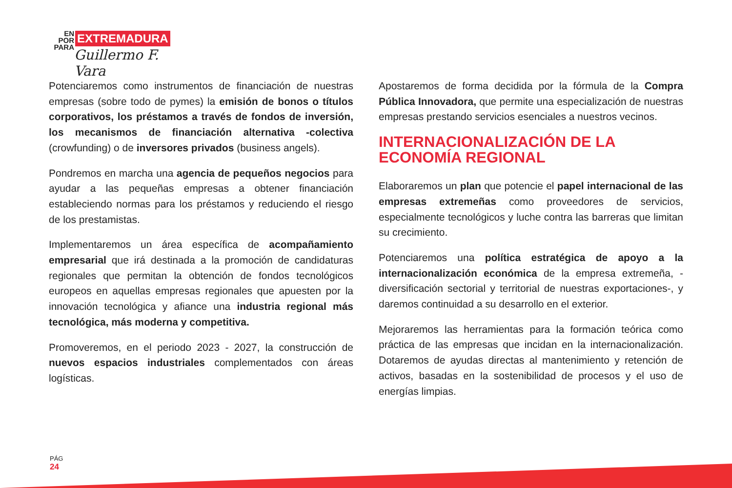EN
POR
PARA
EXTREMADURA
Guillermo F. Vara
Potenciaremos como instrumentos de financiación de nuestras empresas (sobre todo de pymes) la emisión de bonos o títulos corporativos, los préstamos a través de fondos de inversión, los mecanismos de financiación alternativa -colectiva (crowfunding) o de inversores privados (business angels).
Pondremos en marcha una agencia de pequeños negocios para ayudar a las pequeñas empresas a obtener financiación estableciendo normas para los préstamos y reduciendo el riesgo de los prestamistas.
Implementaremos un área específica de acompañamiento empresarial que irá destinada a la promoción de candidaturas regionales que permitan la obtención de fondos tecnológicos europeos en aquellas empresas regionales que apuesten por la innovación tecnológica y afiance una industria regional más tecnológica, más moderna y competitiva.
Promoveremos, en el periodo 2023 - 2027, la construcción de nuevos espacios industriales complementados con áreas logísticas.
Apostaremos de forma decidida por la fórmula de la Compra Pública Innovadora, que permite una especialización de nuestras empresas prestando servicios esenciales a nuestros vecinos.
INTERNACIONALIZACIÓN DE LA ECONOMÍA REGIONAL
Elaboraremos un plan que potencie el papel internacional de las empresas extremeñas como proveedores de servicios, especialmente tecnológicos y luche contra las barreras que limitan su crecimiento.
Potenciaremos una política estratégica de apoyo a la internacionalización económica de la empresa extremeña, -diversificación sectorial y territorial de nuestras exportaciones-, y daremos continuidad a su desarrollo en el exterior.
Mejoraremos las herramientas para la formación teórica como práctica de las empresas que incidan en la internacionalización. Dotaremos de ayudas directas al mantenimiento y retención de activos, basadas en la sostenibilidad de procesos y el uso de energías limpias.
PÁG
24